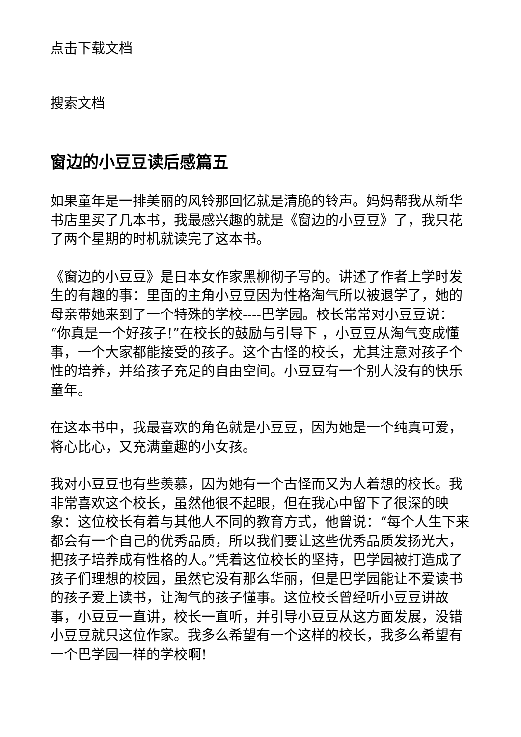点击下载文档
搜索文档
窗边的小豆豆读后感篇五
如果童年是一排美丽的风铃那回忆就是清脆的铃声。妈妈帮我从新华书店里买了几本书，我最感兴趣的就是《窗边的小豆豆》了，我只花了两个星期的时机就读完了这本书。
《窗边的小豆豆》是日本女作家黑柳彻子写的。讲述了作者上学时发生的有趣的事：里面的主角小豆豆因为性格淘气所以被退学了，她的母亲带她来到了一个特殊的学校----巴学园。校长常常对小豆豆说：“你真是一个好孩子!”在校长的鼓励与引导下 ，小豆豆从淘气变成懂事，一个大家都能接受的孩子。这个古怪的校长，尤其注意对孩子个性的培养，并给孩子充足的自由空间。小豆豆有一个别人没有的快乐童年。
在这本书中，我最喜欢的角色就是小豆豆，因为她是一个纯真可爱，将心比心，又充满童趣的小女孩。
我对小豆豆也有些羡慕，因为她有一个古怪而又为人着想的校长。我非常喜欢这个校长，虽然他很不起眼，但在我心中留下了很深的映象：这位校长有着与其他人不同的教育方式，他曾说：“每个人生下来都会有一个自己的优秀品质，所以我们要让这些优秀品质发扬光大，把孩子培养成有性格的人。”凭着这位校长的坚持，巴学园被打造成了孩子们理想的校园，虽然它没有那么华丽，但是巴学园能让不爱读书的孩子爱上读书，让淘气的孩子懂事。这位校长曾经听小豆豆讲故事，小豆豆一直讲，校长一直听，并引导小豆豆从这方面发展，没错小豆豆就只这位作家。我多么希望有一个这样的校长，我多么希望有一个巴学园一样的学校啊!